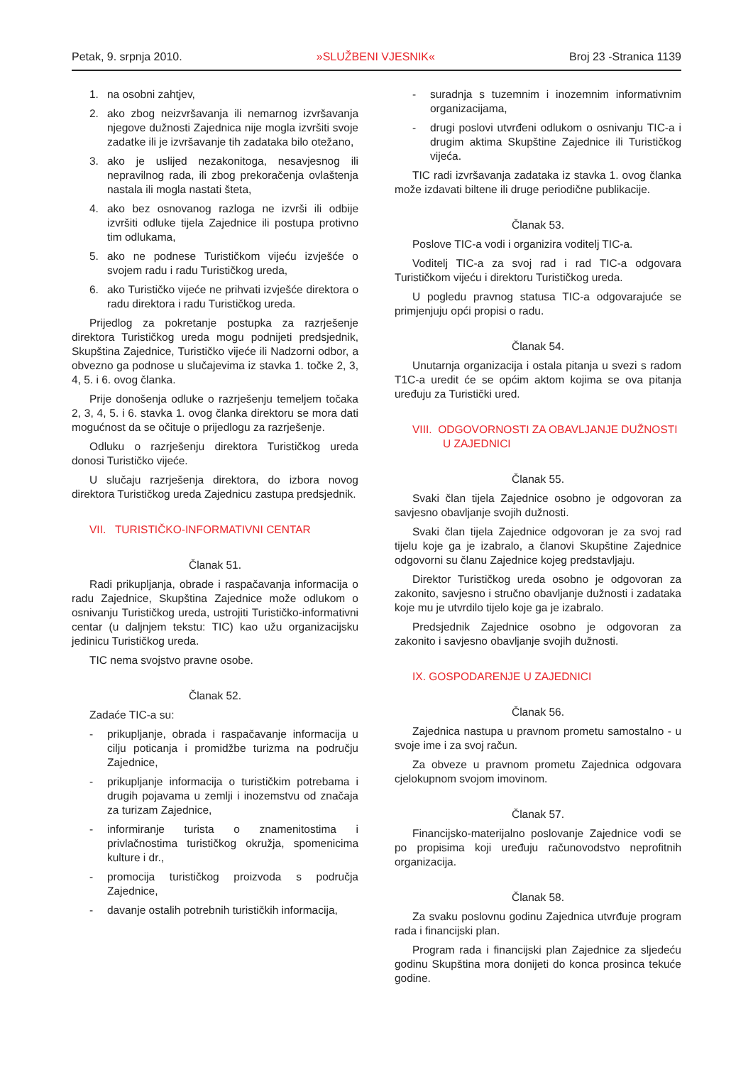Petak, 9. srpnja 2010. »SLUŽBENI VJESNIK« Broj 23 -Stranica 1139
1. na osobni zahtjev,
2. ako zbog neizvršavanja ili nemarnog izvršavanja njegove dužnosti Zajednica nije mogla izvršiti svoje zadatke ili je izvršavanje tih zadataka bilo otežano,
3. ako je uslijed nezakonitoga, nesavjesnog ili nepravilnog rada, ili zbog prekoračenja ovlaštenja nastala ili mogla nastati šteta,
4. ako bez osnovanog razloga ne izvrši ili odbije izvršiti odluke tijela Zajednice ili postupa protivno tim odlukama,
5. ako ne podnese Turističkom vijeću izvješće o svojem radu i radu Turističkog ureda,
6. ako Turističko vijeće ne prihvati izvješće direktora o radu direktora i radu Turističkog ureda.
Prijedlog za pokretanje postupka za razrješenje direktora Turističkog ureda mogu podnijeti predsjednik, Skupština Zajednice, Turističko vijeće ili Nadzorni odbor, a obvezno ga podnose u slučajevima iz stavka 1. točke 2, 3, 4, 5. i 6. ovog članka.
Prije donošenja odluke o razrješenju temeljem točaka 2, 3, 4, 5. i 6. stavka 1. ovog članka direktoru se mora dati mogućnost da se očituje o prijedlogu za razrješenje.
Odluku o razrješenju direktora Turističkog ureda donosi Turističko vijeće.
U slučaju razrješenja direktora, do izbora novog direktora Turističkog ureda Zajednicu zastupa predsjednik.
VII. TURISTIČKO-INFORMATIVNI CENTAR
Članak 51.
Radi prikupljanja, obrade i raspačavanja informacija o radu Zajednice, Skupština Zajednice može odlukom o osnivanju Turističkog ureda, ustrojiti Turističko-informativni centar (u daljnjem tekstu: TIC) kao užu organizacijsku jedinicu Turističkog ureda.
TIC nema svojstvo pravne osobe.
Članak 52.
Zadaće TIC-a su:
- prikupljanje, obrada i raspačavanje informacija u cilju poticanja i promidžbe turizma na području Zajednice,
- prikupljanje informacija o turističkim potrebama i drugih pojavama u zemlji i inozemstvu od značaja za turizam Zajednice,
- informiranje turista o znamenitostima i privlačnostima turističkog okružja, spomenicima kulture i dr.,
- promocija turističkog proizvoda s područja Zajednice,
- davanje ostalih potrebnih turističkih informacija,
- suradnja s tuzemnim i inozemnim informativnim organizacijama,
- drugi poslovi utvrđeni odlukom o osnivanju TIC-a i drugim aktima Skupštine Zajednice ili Turističkog vijeća.
TIC radi izvršavanja zadataka iz stavka 1. ovog članka može izdavati biltene ili druge periodične publikacije.
Članak 53.
Poslove TIC-a vodi i organizira voditelj TIC-a.
Voditelj TIC-a za svoj rad i rad TIC-a odgovara Turističkom vijeću i direktoru Turističkog ureda.
U pogledu pravnog statusa TIC-a odgovarajuće se primjenjuju opći propisi o radu.
Članak 54.
Unutarnja organizacija i ostala pitanja u svezi s radom T1C-a uredit će se općim aktom kojima se ova pitanja uređuju za Turistički ured.
VIII. ODGOVORNOSTI ZA OBAVLJANJE DUŽNOSTI
U ZAJEDNICI
Članak 55.
Svaki član tijela Zajednice osobno je odgovoran za savjesno obavljanje svojih dužnosti.
Svaki član tijela Zajednice odgovoran je za svoj rad tijelu koje ga je izabralo, a članovi Skupštine Zajednice odgovorni su članu Zajednice kojeg predstavljaju.
Direktor Turističkog ureda osobno je odgovoran za zakonito, savjesno i stručno obavljanje dužnosti i zadataka koje mu je utvrdilo tijelo koje ga je izabralo.
Predsjednik Zajednice osobno je odgovoran za zakonito i savjesno obavljanje svojih dužnosti.
IX. GOSPODARENJE U ZAJEDNICI
Članak 56.
Zajednica nastupa u pravnom prometu samostalno - u svoje ime i za svoj račun.
Za obveze u pravnom prometu Zajednica odgovara cjelokupnom svojom imovinom.
Članak 57.
Financijsko-materijalno poslovanje Zajednice vodi se po propisima koji uređuju računovodstvo neprofitnih organizacija.
Članak 58.
Za svaku poslovnu godinu Zajednica utvrđuje program rada i financijski plan.
Program rada i financijski plan Zajednice za sljedeću godinu Skupština mora donijeti do konca prosinca tekuće godine.